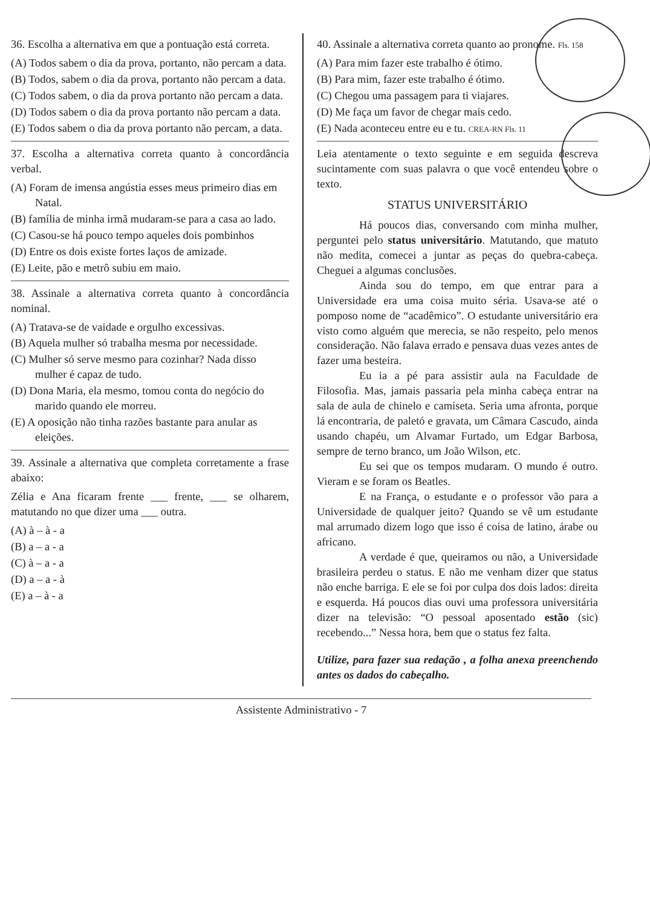36. Escolha a alternativa em que a pontuação está correta.
(A) Todos sabem o dia da prova, portanto, não percam a data.
(B) Todos, sabem o dia da prova, portanto não percam a data.
(C) Todos sabem, o dia da prova portanto não percam a data.
(D) Todos sabem o dia da prova portanto não percam a data.
(E) Todos sabem o dia da prova portanto não percam, a data.
37. Escolha a alternativa correta quanto à concordância verbal.
(A) Foram de imensa angústia esses meus primeiro dias em Natal.
(B) família de minha irmã mudaram-se para a casa ao lado.
(C) Casou-se há pouco tempo aqueles dois pombinhos
(D) Entre os dois existe fortes laços de amizade.
(E) Leite, pão e metrô subiu em maio.
38. Assinale a alternativa correta quanto à concordância nominal.
(A) Tratava-se de vaidade e orgulho excessivas.
(B) Aquela mulher só trabalha mesma por necessidade.
(C) Mulher só serve mesmo para cozinhar? Nada disso mulher é capaz de tudo.
(D) Dona Maria, ela mesmo, tomou conta do negócio do marido quando ele morreu.
(E) A oposição não tinha razões bastante para anular as eleições.
39. Assinale a alternativa que completa corretamente a frase abaixo:
Zélia e Ana ficaram frente ___ frente, ___ se olharem, matutando no que dizer uma ___ outra.
(A) à – à - a
(B) a – a - a
(C) à – a - a
(D) a – a - à
(E) a – à - a
40. Assinale a alternativa correta quanto ao pronome. Fls. 158
(A) Para mim fazer este trabalho é ótimo.
(B) Para mim, fazer este trabalho é ótimo.
(C) Chegou uma passagem para ti viajares.
(D) Me faça um favor de chegar mais cedo.
(E) Nada aconteceu entre eu e tu. CREA-RN Fls. 11
Leia atentamente o texto seguinte e em seguida descreva sucintamente com suas palavra o que você entendeu sobre o texto.
STATUS UNIVERSITÁRIO
Há poucos dias, conversando com minha mulher, perguntei pelo status universitário. Matutando, que matuto não medita, comecei a juntar as peças do quebra-cabeça. Cheguei a algumas conclusões.
Ainda sou do tempo, em que entrar para a Universidade era uma coisa muito séria. Usava-se até o pomposo nome de “acadêmico”. O estudante universitário era visto como alguém que merecia, se não respeito, pelo menos consideração. Não falava errado e pensava duas vezes antes de fazer uma besteira.
Eu ia a pé para assistir aula na Faculdade de Filosofia. Mas, jamais passaria pela minha cabeça entrar na sala de aula de chinelo e camiseta. Seria uma afronta, porque lá encontraria, de paletó e gravata, um Câmara Cascudo, ainda usando chapéu, um Alvamar Furtado, um Edgar Barbosa, sempre de terno branco, um João Wilson, etc.
Eu sei que os tempos mudaram. O mundo é outro. Vieram e se foram os Beatles.
E na França, o estudante e o professor vão para a Universidade de qualquer jeito? Quando se vê um estudante mal arrumado dizem logo que isso é coisa de latino, árabe ou africano.
A verdade é que, queiramos ou não, a Universidade brasileira perdeu o status. E não me venham dizer que status não enche barriga. E ele se foi por culpa dos dois lados: direita e esquerda. Há poucos dias ouvi uma professora universitária dizer na televisão: “O pessoal aposentado estão (sic) recebendo...” Nessa hora, bem que o status fez falta.
Utilize, para fazer sua redação , a folha anexa preenchendo antes os dados do cabeçalho.
Assistente Administrativo - 7